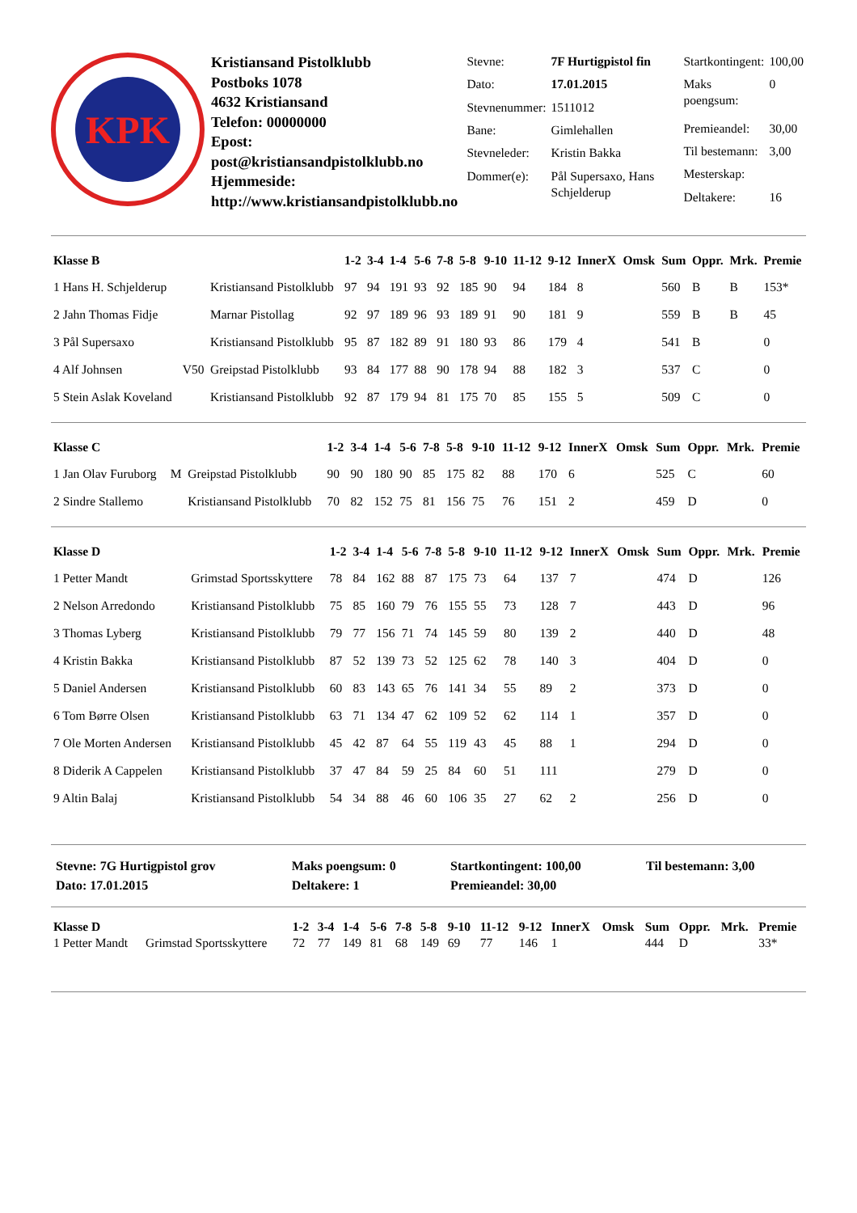KPK
Kristiansand Pistolklubb
Postboks 1078
4632 Kristiansand
Telefon: 00000000
Epost: post@kristiansandpistolklubb.no
Hjemmeside: http://www.kristiansandpistolklubb.no
| Stevne: | 7F Hurtigpistol fin |
| Dato: | 17.01.2015 |
| Stevnenummer: | 1511012 |
| Bane: | Gimlehallen |
| Stevneleder: | Kristin Bakka |
| Dommer(e): | Pål Supersaxo, Hans Schjelderup |
| Startkontingent: | 100,00 |
| Maks poengsum: | 0 |
| Premieandel: | 30,00 |
| Til bestemann: | 3,00 |
| Mesterskap: | |
| Deltakere: | 16 |
| Klasse B | | | 1-2 | 3-4 | 1-4 | 5-6 | 7-8 | 5-8 | 9-10 | 11-12 | 9-12 | InnerX | Omsk | Sum | Oppr. | Mrk. | Premie |
| --- | --- | --- | --- | --- | --- | --- | --- | --- | --- | --- | --- | --- | --- | --- | --- | --- | --- |
| 1 Hans H. Schjelderup | | Kristiansand Pistolklubb | 97 | 94 | 191 | 93 | 92 | 185 | 90 | 94 | 184 | 8 | | 560 | B | B | 153* |
| 2 Jahn Thomas Fidje | | Marnar Pistollag | 92 | 97 | 189 | 96 | 93 | 189 | 91 | 90 | 181 | 9 | | 559 | B | B | 45 |
| 3 Pål Supersaxo | | Kristiansand Pistolklubb | 95 | 87 | 182 | 89 | 91 | 180 | 93 | 86 | 179 | 4 | | 541 | B | | 0 |
| 4 Alf Johnsen | V50 | Greipstad Pistolklubb | 93 | 84 | 177 | 88 | 90 | 178 | 94 | 88 | 182 | 3 | | 537 | C | | 0 |
| 5 Stein Aslak Koveland | | Kristiansand Pistolklubb | 92 | 87 | 179 | 94 | 81 | 175 | 70 | 85 | 155 | 5 | | 509 | C | | 0 |
| Klasse C | | | 1-2 | 3-4 | 1-4 | 5-6 | 7-8 | 5-8 | 9-10 | 11-12 | 9-12 | InnerX | Omsk | Sum | Oppr. | Mrk. | Premie |
| --- | --- | --- | --- | --- | --- | --- | --- | --- | --- | --- | --- | --- | --- | --- | --- | --- | --- |
| 1 Jan Olav Furuborg | M | Greipstad Pistolklubb | 90 | 90 | 180 | 90 | 85 | 175 | 82 | 88 | 170 | 6 | | 525 | C | | 60 |
| 2 Sindre Stallemo | | Kristiansand Pistolklubb | 70 | 82 | 152 | 75 | 81 | 156 | 75 | 76 | 151 | 2 | | 459 | D | | 0 |
| Klasse D | | | 1-2 | 3-4 | 1-4 | 5-6 | 7-8 | 5-8 | 9-10 | 11-12 | 9-12 | InnerX | Omsk | Sum | Oppr. | Mrk. | Premie |
| --- | --- | --- | --- | --- | --- | --- | --- | --- | --- | --- | --- | --- | --- | --- | --- | --- | --- |
| 1 Petter Mandt | | Grimstad Sportsskyttere | 78 | 84 | 162 | 88 | 87 | 175 | 73 | 64 | 137 | 7 | | 474 | D | | 126 |
| 2 Nelson Arredondo | | Kristiansand Pistolklubb | 75 | 85 | 160 | 79 | 76 | 155 | 55 | 73 | 128 | 7 | | 443 | D | | 96 |
| 3 Thomas Lyberg | | Kristiansand Pistolklubb | 79 | 77 | 156 | 71 | 74 | 145 | 59 | 80 | 139 | 2 | | 440 | D | | 48 |
| 4 Kristin Bakka | | Kristiansand Pistolklubb | 87 | 52 | 139 | 73 | 52 | 125 | 62 | 78 | 140 | 3 | | 404 | D | | 0 |
| 5 Daniel Andersen | | Kristiansand Pistolklubb | 60 | 83 | 143 | 65 | 76 | 141 | 34 | 55 | 89 | 2 | | 373 | D | | 0 |
| 6 Tom Børre Olsen | | Kristiansand Pistolklubb | 63 | 71 | 134 | 47 | 62 | 109 | 52 | 62 | 114 | 1 | | 357 | D | | 0 |
| 7 Ole Morten Andersen | | Kristiansand Pistolklubb | 45 | 42 | 87 | 64 | 55 | 119 | 43 | 45 | 88 | 1 | | 294 | D | | 0 |
| 8 Diderik A Cappelen | | Kristiansand Pistolklubb | 37 | 47 | 84 | 59 | 25 | 84 | 60 | 51 | 111 | | | 279 | D | | 0 |
| 9 Altin Balaj | | Kristiansand Pistolklubb | 54 | 34 | 88 | 46 | 60 | 106 | 35 | 27 | 62 | 2 | | 256 | D | | 0 |
| Stevne: 7G Hurtigpistol grov | Maks poengsum: 0 | Startkontingent: 100,00 | Til bestemann: 3,00 |
| Dato: 17.01.2015 | Deltakere: 1 | Premieandel: 30,00 | |
| Klasse D | | 1-2 | 3-4 | 1-4 | 5-6 | 7-8 | 5-8 | 9-10 | 11-12 | 9-12 | InnerX | Omsk | Sum | Oppr. | Mrk. | Premie |
| --- | --- | --- | --- | --- | --- | --- | --- | --- | --- | --- | --- | --- | --- | --- | --- | --- |
| 1 Petter Mandt | Grimstad Sportsskyttere | 72 | 77 | 149 | 81 | 68 | 149 | 69 | 77 | 146 | 1 | | 444 | D | | 33* |